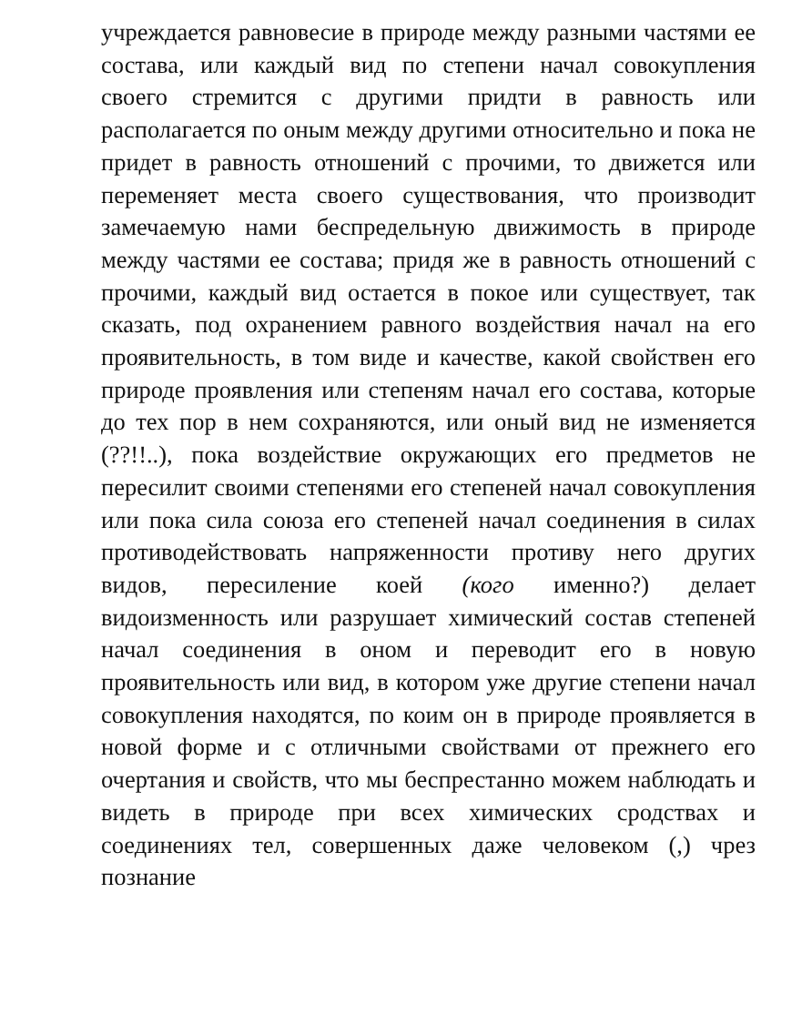учреждается равновесие в природе между разными частями ее состава, или каждый вид по степени начал совокупления своего стремится с другими придти в равность или располагается по оным между другими относительно и пока не придет в равность отношений с прочими, то движется или переменяет места своего существования, что производит замечаемую нами беспредельную движимость в природе между частями ее состава; придя же в равность отношений с прочими, каждый вид остается в покое или существует, так сказать, под охранением равного воздействия начал на его проявительность, в том виде и качестве, какой свойствен его природе проявления или степеням начал его состава, которые до тех пор в нем сохраняются, или оный вид не изменяется (??!!..), пока воздействие окружающих его предметов не пересилит своими степенями его степеней начал совокупления или пока сила союза его степеней начал соединения в силах противодействовать напряженности противу него других видов, пересиление коей (кого именно?) делает видоизменность или разрушает химический состав степеней начал соединения в оном и переводит его в новую проявительность или вид, в котором уже другие степени начал совокупления находятся, по коим он в природе проявляется в новой форме и с отличными свойствами от прежнего его очертания и свойств, что мы беспрестанно можем наблюдать и видеть в природе при всех химических сродствах и соединениях тел, совершенных даже человеком (,) чрез познание